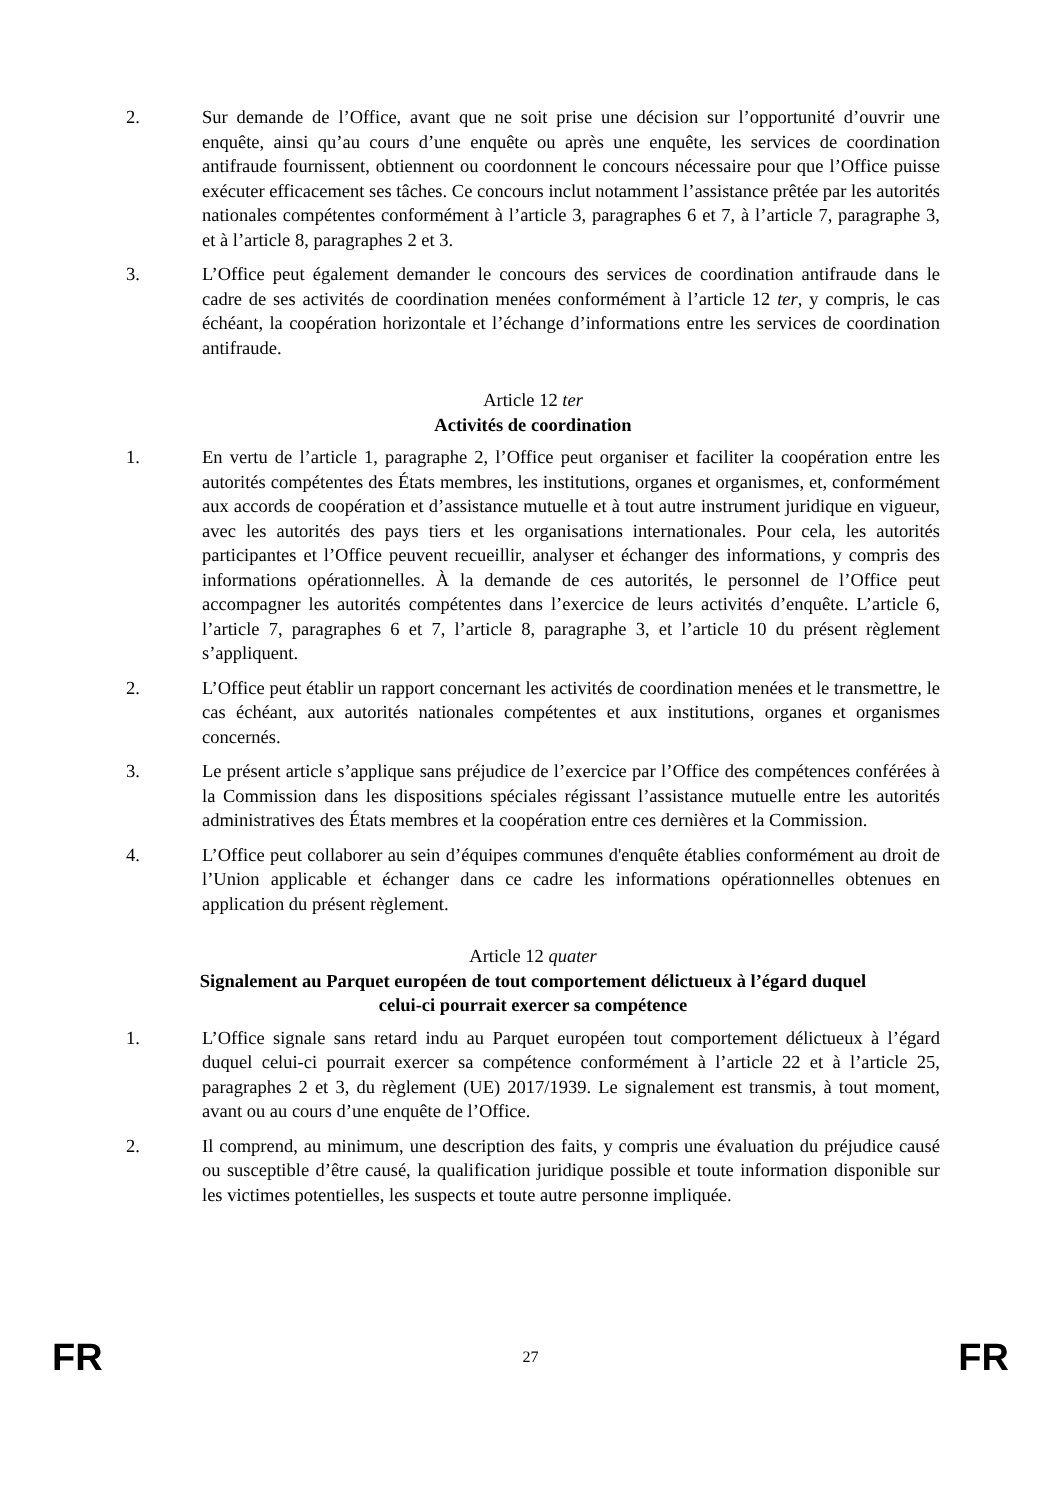2. Sur demande de l’Office, avant que ne soit prise une décision sur l’opportunité d’ouvrir une enquête, ainsi qu’au cours d’une enquête ou après une enquête, les services de coordination antifraude fournissent, obtiennent ou coordonnent le concours nécessaire pour que l’Office puisse exécuter efficacement ses tâches. Ce concours inclut notamment l’assistance prêtée par les autorités nationales compétentes conformément à l’article 3, paragraphes 6 et 7, à l’article 7, paragraphe 3, et à l’article 8, paragraphes 2 et 3.
3. L’Office peut également demander le concours des services de coordination antifraude dans le cadre de ses activités de coordination menées conformément à l’article 12 ter, y compris, le cas échéant, la coopération horizontale et l’échange d’informations entre les services de coordination antifraude.
Article 12 ter
Activités de coordination
1. En vertu de l’article 1, paragraphe 2, l’Office peut organiser et faciliter la coopération entre les autorités compétentes des États membres, les institutions, organes et organismes, et, conformément aux accords de coopération et d’assistance mutuelle et à tout autre instrument juridique en vigueur, avec les autorités des pays tiers et les organisations internationales. Pour cela, les autorités participantes et l’Office peuvent recueillir, analyser et échanger des informations, y compris des informations opérationnelles. À la demande de ces autorités, le personnel de l’Office peut accompagner les autorités compétentes dans l’exercice de leurs activités d’enquête. L’article 6, l’article 7, paragraphes 6 et 7, l’article 8, paragraphe 3, et l’article 10 du présent règlement s’appliquent.
2. L’Office peut établir un rapport concernant les activités de coordination menées et le transmettre, le cas échéant, aux autorités nationales compétentes et aux institutions, organes et organismes concernés.
3. Le présent article s’applique sans préjudice de l’exercice par l’Office des compétences conférées à la Commission dans les dispositions spéciales régissant l’assistance mutuelle entre les autorités administratives des États membres et la coopération entre ces dernières et la Commission.
4. L’Office peut collaborer au sein d’équipes communes d'enquête établies conformément au droit de l’Union applicable et échanger dans ce cadre les informations opérationnelles obtenues en application du présent règlement.
Article 12 quater
Signalement au Parquet européen de tout comportement délictueux à l’égard duquel
celui-ci pourrait exercer sa compétence
1. L’Office signale sans retard indu au Parquet européen tout comportement délictueux à l’égard duquel celui-ci pourrait exercer sa compétence conformément à l’article 22 et à l’article 25, paragraphes 2 et 3, du règlement (UE) 2017/1939. Le signalement est transmis, à tout moment, avant ou au cours d’une enquête de l’Office.
2. Il comprend, au minimum, une description des faits, y compris une évaluation du préjudice causé ou susceptible d’être causé, la qualification juridique possible et toute information disponible sur les victimes potentielles, les suspects et toute autre personne impliquée.
FR 27 FR